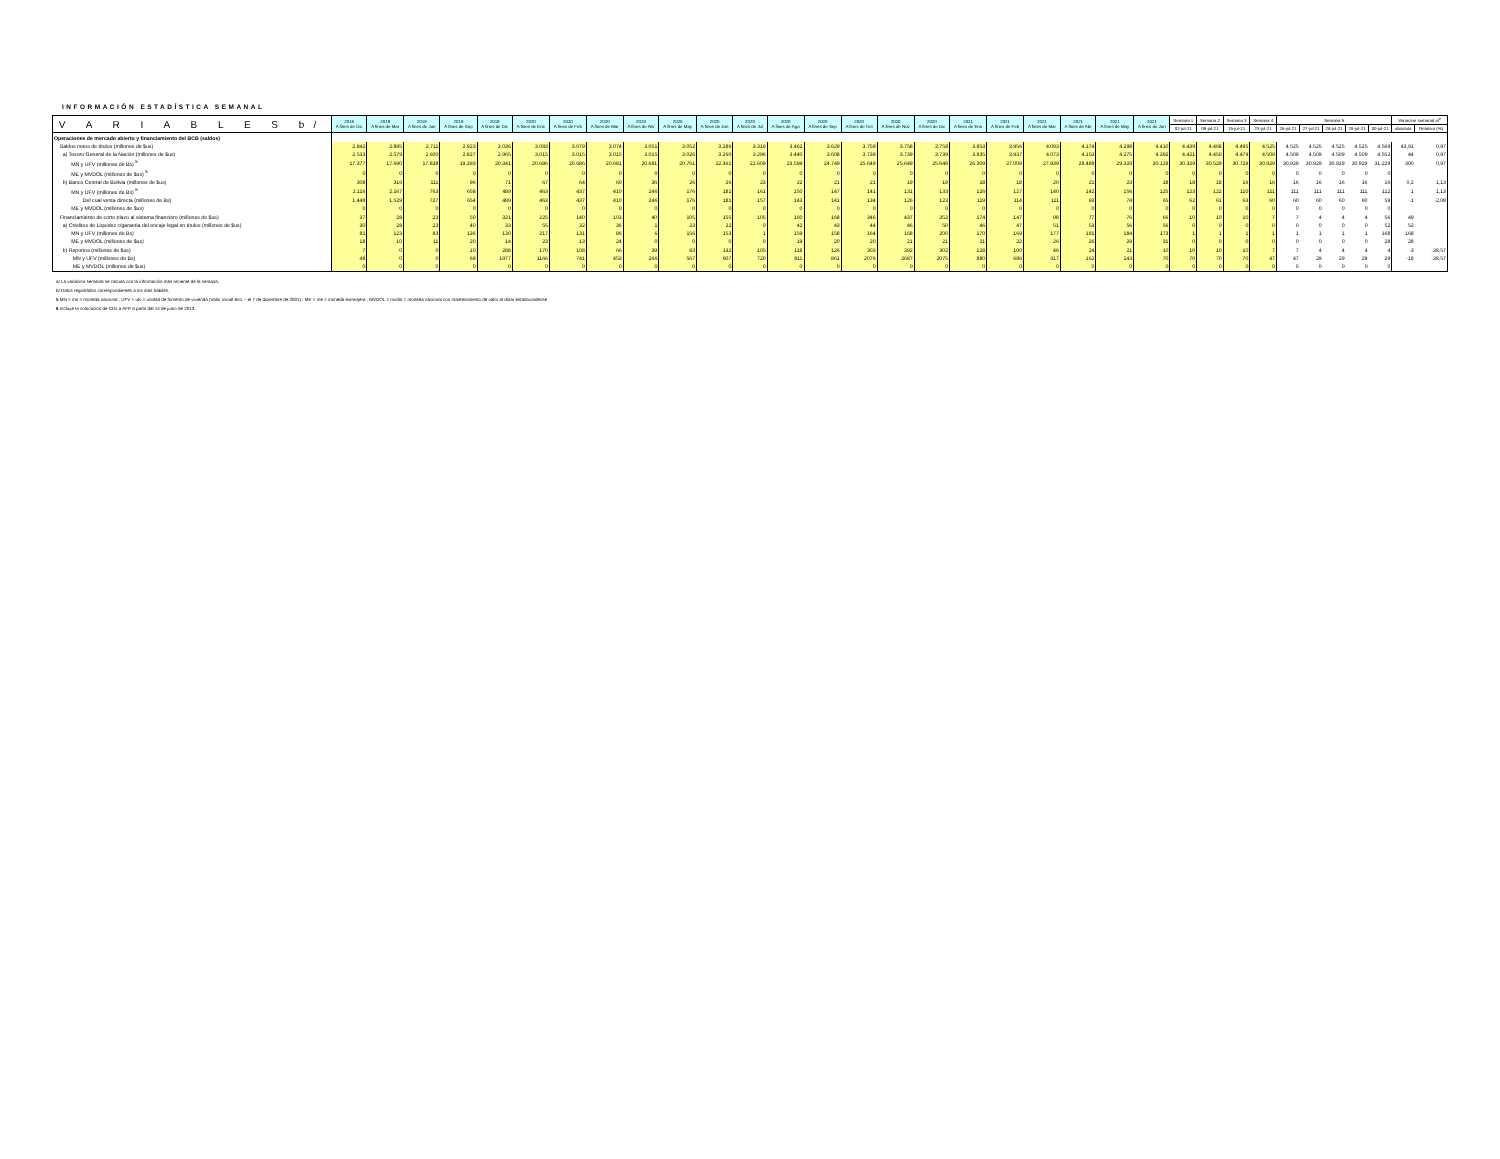INFORMACIÓN ESTADÍSTICA SEMANAL
| V A R I A B L E S b/ | 2018 A fines de Dic | 2019 A fines de Mar | 2019 A fines de Jun | 2019 A fines de Sep | 2019 A fines de Dic | 2020 A fines de Ene | 2020 A fines de Feb | 2020 A fines de Mar | 2020 A fines de Abr | 2020 A fines de May | 2020 A fines de Jun | 2020 A fines de Jul | 2020 A fines de Ago | 2020 A fines de Sep | 2020 A fines de Oct | 2020 A fines de Nov | 2020 A fines de Dic | 2021 A fines de Ene | 2021 A fines de Feb | 2021 A fines de Mar | 2021 A fines de Abr | 2021 A fines de May | 2021 A fines de Jun | Semana 1 | Semana 2 | Semana 3 | Semana 4 | Semana 5 | | | | | Variacion semanal a/<sup>e</sup> | |
| --- | --- | --- | --- | --- | --- | --- | --- | --- | --- | --- | --- | --- | --- | --- | --- | --- | --- | --- | --- | --- | --- | --- | --- | --- | --- | --- | --- | --- | --- | --- | --- | --- | --- | --- |
| | | | | | | | | | | | | | | | | | | | | | | | | 02-jul-21 | 09-jul-21 | 15-jul-21 | 23-jul-21 | 26-jul-21 | 27-jul-21 | 28-jul-21 | 29-jul-21 | 30-jul-21 | absoluta | Relativa (%) |
| Operaciones de mercado abierto y financiamiento del BCB (saldos) | | | | | | | | | | | | | | | | | | | | | | | | | | | | | | | | | | |
| Saldos netos de títulos (millones de $us) | 2.842 | 2.895 | 2.711 | 2.923 | 3.036 | 3.083 | 3.079 | 3.074 | 3.051 | 3.052 | 3.286 | 3.319 | 3.462 | 3.629 | 3.759 | 3.758 | 3.758 | 3.853 | 3.956 | 4.093 | 4.174 | 4.298 | 4.410 | 4.439 | 4.468 | 4.495 | 4.525 | 4.525 | 4.525 | 4.525 | 4.525 | 4.569 | 43,91 | 0,97 |
| a) Tesoro General de la Nación (millones de $us) | 2.533 | 2.579 | 2.600 | 2.827 | 2.965 | 3.015 | 3.015 | 3.015 | 3.015 | 3.026 | 3.260 | 3.296 | 3.440 | 3.608 | 3.739 | 3.739 | 3.739 | 3.835 | 3.937 | 4.073 | 4.153 | 4.275 | 4.392 | 4.421 | 4.450 | 4.479 | 4.509 | 4.509 | 4.509 | 4.509 | 4.509 | 4.552 | 44 | 0,97 |
| MN y UFV (millones de Bs) <sup>5</sup> | 17.377 | 17.690 | 17.838 | 19.393 | 20.341 | 20.686 | 20.686 | 20.681 | 20.681 | 20.761 | 22.361 | 22.609 | 23.599 | 24.749 | 25.649 | 25.649 | 25.649 | 26.309 | 27.009 | 27.939 | 28.489 | 29.329 | 30.129 | 30.329 | 30.529 | 30.729 | 30.929 | 30.929 | 30.929 | 30.929 | 30.929 | 31.229 | 300 | 0,97 |
| ME y MVDOL (millones de $us) <sup>5</sup> | 0 | 0 | 0 | 0 | 0 | 0 | 0 | 0 | 0 | 0 | 0 | 0 | 0 | 0 | 0 | 0 | 0 | 0 | 0 | 0 | 0 | 0 | 0 | 0 | 0 | 0 | 0 | 0 | 0 | 0 | 0 | 0 | | |
| b) Banco Central de Bolivia (millones de $us) | 308 | 316 | 111 | 96 | 71 | 67 | 64 | 60 | 36 | 26 | 26 | 23 | 22 | 21 | 21 | 19 | 19 | 18 | 18 | 20 | 21 | 23 | 18 | 18 | 18 | 16 | 16 | 16 | 16 | 16 | 16 | 16 | 0,2 | 1,13 |
| MN y UFV (millones de Bs) <sup>6</sup> | 2.116 | 2.167 | 763 | 658 | 489 | 463 | 437 | 410 | 246 | 176 | 181 | 161 | 150 | 147 | 141 | 131 | 133 | 126 | 127 | 140 | 142 | 156 | 125 | 123 | 122 | 110 | 111 | 111 | 111 | 111 | 111 | 112 | 1 | 1,13 |
| Del cual venta directa (millones de Bs) | 1.448 | 1.529 | 727 | 654 | 489 | 463 | 437 | 410 | 246 | 176 | 181 | 157 | 143 | 141 | 134 | 126 | 123 | 119 | 114 | 111 | 93 | 74 | 65 | 62 | 61 | 63 | 60 | 60 | 60 | 60 | 60 | 59 | -1 | -2,08 |
| ME y MVDOL (millones de $us) | 0 | 0 | 0 | 0 | 0 | 0 | 0 | 0 | 0 | 0 | 0 | 0 | 0 | 0 | 0 | 0 | 0 | 0 | 0 | 0 | 0 | 0 | 0 | 0 | 0 | 0 | 0 | 0 | 0 | 0 | 0 | 0 | | |
| Financiamiento de corto plazo al sistema financiero (millones de $us) | 37 | 28 | 23 | 50 | 321 | 225 | 140 | 103 | 40 | 105 | 155 | 105 | 160 | 168 | 346 | 437 | 352 | 174 | 147 | 98 | 77 | 76 | 66 | 10 | 10 | 10 | 7 | 7 | 4 | 4 | 4 | 56 | 49 | |
| a) Créditos de Liquidez c/garantía del encaje legal en títulos (millones de $us) | 30 | 28 | 23 | 40 | 33 | 55 | 32 | 36 | 1 | 23 | 22 | 0 | 42 | 43 | 44 | 46 | 50 | 46 | 47 | 51 | 53 | 56 | 56 | 0 | 0 | 0 | 0 | 0 | 0 | 0 | 0 | 52 | 52 | |
| MN y UFV (millones de Bs) | 81 | 123 | 83 | 136 | 130 | 217 | 131 | 86 | 6 | 156 | 153 | 1 | 159 | 158 | 164 | 168 | 200 | 170 | 169 | 177 | 181 | 184 | 173 | 1 | 1 | 1 | 1 | 1 | 1 | 1 | 1 | 168 | 168 | |
| ME y MVDOL (millones de $us) | 18 | 10 | 11 | 20 | 14 | 23 | 13 | 24 | 0 | 0 | 0 | 0 | 19 | 20 | 20 | 21 | 21 | 21 | 22 | 26 | 26 | 29 | 31 | 0 | 0 | 0 | 0 | 0 | 0 | 0 | 0 | 28 | 28 | |
| b) Reportos (millones de $us) | 7 | 0 | 0 | 10 | 288 | 170 | 108 | 66 | 39 | 83 | 132 | 105 | 118 | 126 | 303 | 392 | 302 | 128 | 100 | 46 | 24 | 21 | 10 | 10 | 10 | 10 | 7 | 7 | 4 | 4 | 4 | 4 | -3 | -38,57 |
| MN y UFV (millones de Bs) | 48 | 0 | 0 | 69 | 1977 | 1166 | 741 | 453 | 266 | 567 | 907 | 720 | 811 | 861 | 2076 | 2687 | 2075 | 880 | 686 | 317 | 162 | 143 | 70 | 70 | 70 | 70 | 47 | 47 | 29 | 29 | 29 | 29 | -18 | -38,57 |
| ME y MVDOL (millones de $us) | 0 | 0 | 0 | 0 | 0 | 0 | 0 | 0 | 0 | 0 | 0 | 0 | 0 | 0 | 0 | 0 | 0 | 0 | 0 | 0 | 0 | 0 | 0 | 0 | 0 | 0 | 0 | 0 | 0 | 0 | 0 | 0 | | |
a/ La variación semanal se calcula con la información más reciente de la semana.
b/ Datos registrados correspondientes a los días hábiles.
5 MN = mn = moneda nacional ; UFV = ufv = unidad de fomento de vivienda (Valor inicial Bs1.-- el 7 de diciembre de 2001) ; ME = me = moneda extranjera ; MVDOL = mvdol = moneda nacional con mantenimiento de valor al dólar estadounidense
6 Incluye la colocación de CDs a AFP a partir del 14 de junio de 2013.